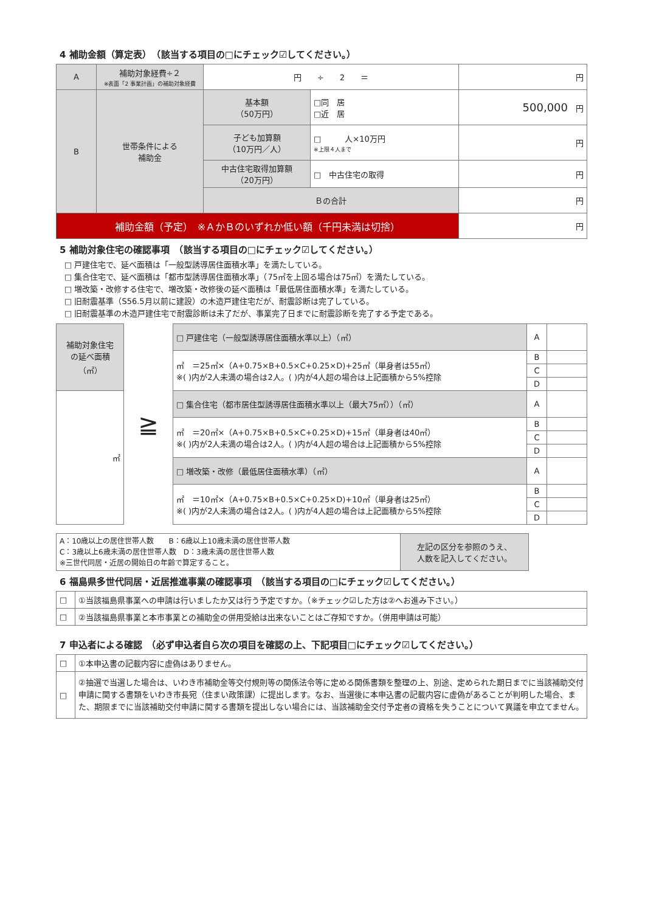4 補助金額（算定表）　（該当する項目の□にチェック☑してください。）
| A | 補助対象経費÷２ ※表面「2 事業計画」の補助対象経費 | 円 ÷ 2 ＝ | | 円 |
| B | 世帯条件による 補助金 | 基本額 （50万円） | □同 居 □近 居 | 500,000 円 |
| | | 子ども加算額 （10万円／人） | □ 人×10万円 ※上限４人まで | 円 |
| | | 中古住宅取得加算額 （20万円） | □ 中古住宅の取得 | 円 |
| | | Ｂの合計 | | 円 |
| 補助金額（予定） ※ＡかＢのいずれか低い額（千円未満は切捨） | | | | 円 |
5 補助対象住宅の確認事項　（該当する項目の□にチェック☑してください。）
□ 戸建住宅で、延べ面積は「一般型誘導居住面積水準」を満たしている。
□ 集合住宅で、延べ面積は「都市型誘導居住面積水準」（75㎡を上回る場合は75㎡）を満たしている。
□ 増改築・改修する住宅で、増改築・改修後の延べ面積は「最低居住面積水準」を満たしている。
□ 旧耐震基準（S56.5月以前に建設）の木造戸建住宅だが、耐震診断は完了している。
□ 旧耐震基準の木造戸建住宅で耐震診断は未了だが、事業完了日までに耐震診断を完了する予定である。
| 補助対象住宅 の延べ面積 （㎡） | ≧ | □ 戸建住宅（一般型誘導居住面積水準以上）（㎡） | A | |
| | | ㎡ ＝25㎡×（A+0.75×B+0.5×C+0.25×D)+25㎡（単身者は55㎡） ※( )内が2人未満の場合は2人。( )内が4人超の場合は上記面積から5%控除 | B | |
| | | | C | |
| | | | D | |
| ㎡ | | □ 集合住宅（都市居住型誘導居住面積水準以上（最大75㎡））（㎡） | A | |
| | | ㎡ ＝20㎡×（A+0.75×B+0.5×C+0.25×D)+15㎡（単身者は40㎡） ※( )内が2人未満の場合は2人。( )内が4人超の場合は上記面積から5%控除 | B | |
| | | | C | |
| | | | D | |
| | | □ 増改築・改修（最低居住面積水準）（㎡） | A | |
| | | ㎡ ＝10㎡×（A+0.75×B+0.5×C+0.25×D)+10㎡（単身者は25㎡） ※( )内が2人未満の場合は2人。( )内が4人超の場合は上記面積から5%控除 | B | |
| | | | C | |
| | | | D | |
| A：10歳以上の居住世帯人数 B：6歳以上10歳未満の居住世帯人数 C：3歳以上6歳未満の居住世帯人数 D：3歳未満の居住世帯人数 ※三世代同居・近居の開始日の年齢で算定すること。 | 左記の区分を参照のうえ、 人数を記入してください。 |
6 福島県多世代同居・近居推進事業の確認事項　（該当する項目の□にチェック☑してください。）
| □ | ①当該福島県事業への申請は行いましたか又は行う予定ですか。（※チェック☑した方は②へお進み下さい。） |
| □ | ②当該福島県事業と本市事業との補助金の併用受給は出来ないことはご存知ですか。（併用申請は可能） |
7 申込者による確認　（必ず申込者自ら次の項目を確認の上、下記項目□にチェック☑してください。）
| □ | ①本申込書の記載内容に虚偽はありません。 |
| □ | ②抽選で当選した場合は、いわき市補助金等交付規則等の関係法令等に定める関係書類を整理の上、別途、定められた期日までに当該補助交付申請に関する書類をいわき市長宛（住まい政策課）に提出します。なお、当選後に本申込書の記載内容に虚偽があることが判明した場合、また、期限までに当該補助交付申請に関する書類を提出しない場合には、当該補助金交付予定者の資格を失うことについて異議を申立てません。 |